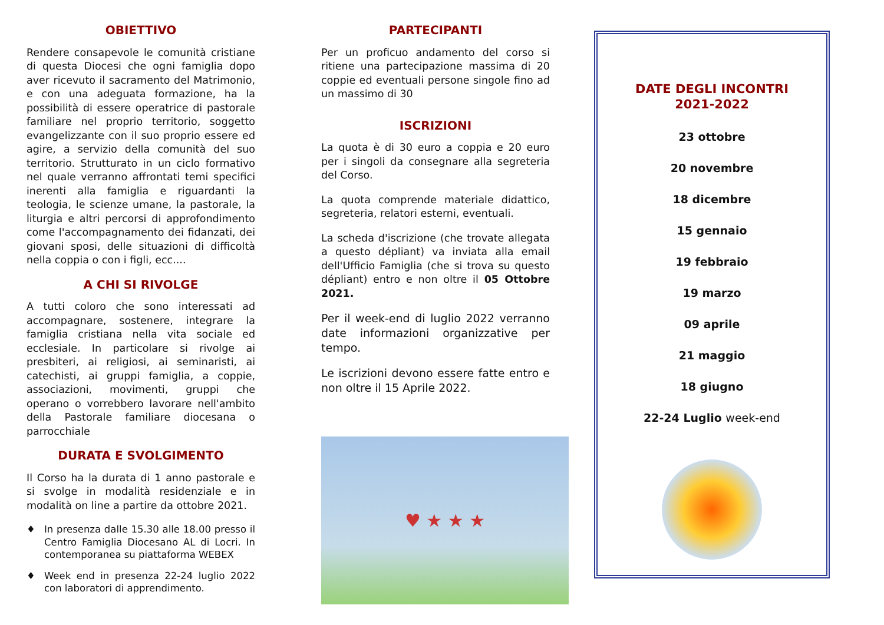OBIETTIVO
Rendere consapevole le comunità cristiane di questa Diocesi che ogni famiglia dopo aver ricevuto il sacramento del Matrimonio, e con una adeguata formazione, ha la possibilità di essere operatrice di pastorale familiare nel proprio territorio, soggetto evangelizzante con il suo proprio essere ed agire, a servizio della comunità del suo territorio. Strutturato in un ciclo formativo nel quale verranno affrontati temi specifici inerenti alla famiglia e riguardanti la teologia, le scienze umane, la pastorale, la liturgia e altri percorsi di approfondimento come l'accompagnamento dei fidanzati, dei giovani sposi, delle situazioni di difficoltà nella coppia o con i figli, ecc....
A CHI SI RIVOLGE
A tutti coloro che sono interessati ad accompagnare, sostenere, integrare la famiglia cristiana nella vita sociale ed ecclesiale. In particolare si rivolge ai presbiteri, ai religiosi, ai seminaristi, ai catechisti, ai gruppi famiglia, a coppie, associazioni, movimenti, gruppi che operano o vorrebbero lavorare nell'ambito della Pastorale familiare diocesana o parrocchiale
DURATA E SVOLGIMENTO
Il Corso ha la durata di 1 anno pastorale e si svolge in modalità residenziale e in modalità on line a partire da ottobre 2021.
♦ In presenza dalle 15.30 alle 18.00 presso il Centro Famiglia Diocesano AL di Locri. In contemporanea su piattaforma WEBEX
♦ Week end in presenza 22-24 luglio 2022 con laboratori di apprendimento.
PARTECIPANTI
Per un proficuo andamento del corso si ritiene una partecipazione massima di 20 coppie ed eventuali persone singole fino ad un massimo di 30
ISCRIZIONI
La quota è di 30 euro a coppia e 20 euro per i singoli da consegnare alla segreteria del Corso.
La quota comprende materiale didattico, segreteria, relatori esterni, eventuali.
La scheda d'iscrizione (che trovate allegata a questo dépliant) va inviata alla email dell'Ufficio Famiglia (che si trova su questo dépliant) entro e non oltre il 05 Ottobre 2021.
Per il week-end di luglio 2022 verranno date informazioni organizzative per tempo.
Le iscrizioni devono essere fatte entro e non oltre il 15 Aprile 2022.
♥ ★ ★ ★
DATE DEGLI INCONTRI
2021-2022
23 ottobre
20 novembre
18 dicembre
15 gennaio
19 febbraio
19 marzo
09 aprile
21 maggio
18 giugno
22-24 Luglio week-end